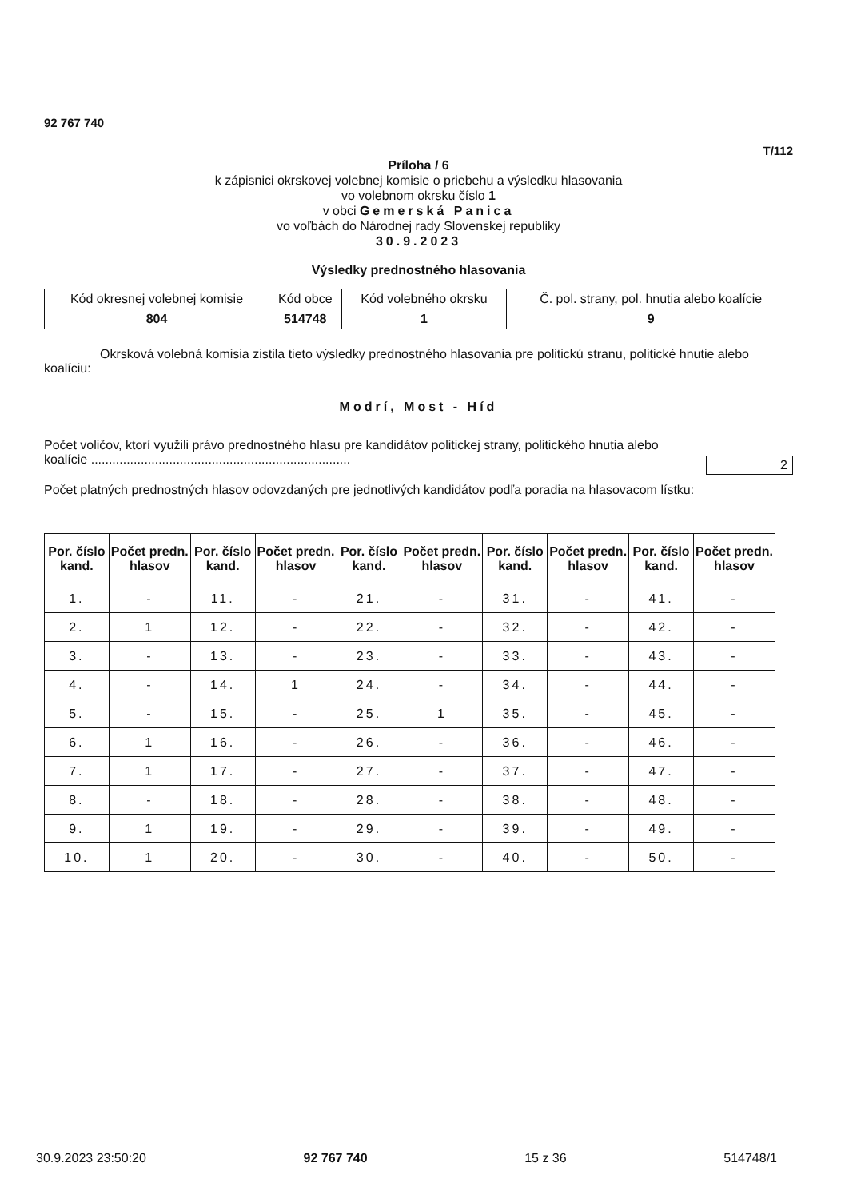92 767 740
T/112
Príloha / 6
k zápisnici okrskovej volebnej komisie o priebehu a výsledku hlasovania
vo volebnom okrsku číslo 1
v obci Gemerská Panica
vo voľbách do Národnej rady Slovenskej republiky
30.9.2023
Výsledky prednostného hlasovania
| Kód okresnej volebnej komisie | Kód obce | Kód volebného okrsku | Č. pol. strany, pol. hnutia alebo koalície |
| 804 | 514748 | 1 | 9 |
Okrsková volebná komisia zistila tieto výsledky prednostného hlasovania pre politickú stranu, politické hnutie alebo koalíciu:
Modrí, Most - Híd
Počet voličov, ktorí využili právo prednostného hlasu pre kandidátov politickej strany, politického hnutia alebo koalície .........................................................................
2
Počet platných prednostných hlasov odovzdaných pre jednotlivých kandidátov podľa poradia na hlasovacom lístku:
| Por. číslo kand. | Počet predn. hlasov | Por. číslo kand. | Počet predn. hlasov | Por. číslo kand. | Počet predn. hlasov | Por. číslo kand. | Počet predn. hlasov | Por. číslo kand. | Počet predn. hlasov |
| --- | --- | --- | --- | --- | --- | --- | --- | --- | --- |
| 1. | - | 11. | - | 21. | - | 31. | - | 41. | - |
| 2. | 1 | 12. | - | 22. | - | 32. | - | 42. | - |
| 3. | - | 13. | - | 23. | - | 33. | - | 43. | - |
| 4. | - | 14. | 1 | 24. | - | 34. | - | 44. | - |
| 5. | - | 15. | - | 25. | 1 | 35. | - | 45. | - |
| 6. | 1 | 16. | - | 26. | - | 36. | - | 46. | - |
| 7. | 1 | 17. | - | 27. | - | 37. | - | 47. | - |
| 8. | - | 18. | - | 28. | - | 38. | - | 48. | - |
| 9. | 1 | 19. | - | 29. | - | 39. | - | 49. | - |
| 10. | 1 | 20. | - | 30. | - | 40. | - | 50. | - |
30.9.2023 23:50:20 92 767 740 15 z 36 514748/1